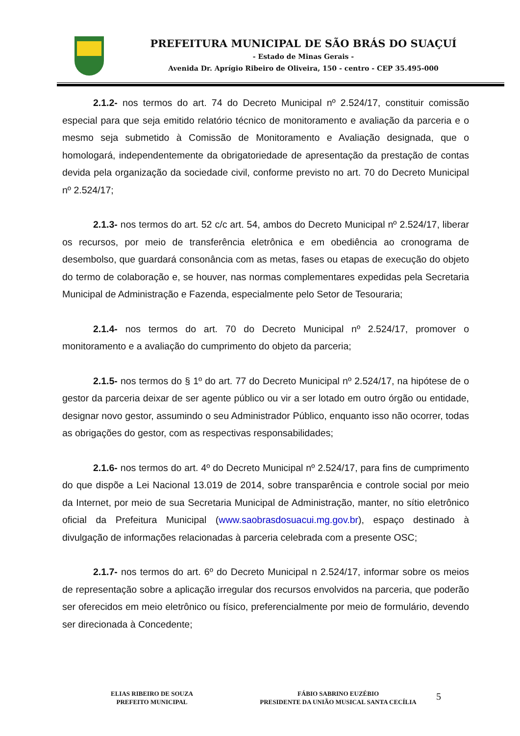PREFEITURA MUNICIPAL DE SÃO BRÁS DO SUAÇUÍ
- Estado de Minas Gerais -
Avenida Dr. Aprígio Ribeiro de Oliveira, 150 - centro - CEP 35.495-000
2.1.2- nos termos do art. 74 do Decreto Municipal nº 2.524/17, constituir comissão especial para que seja emitido relatório técnico de monitoramento e avaliação da parceria e o mesmo seja submetido à Comissão de Monitoramento e Avaliação designada, que o homologará, independentemente da obrigatoriedade de apresentação da prestação de contas devida pela organização da sociedade civil, conforme previsto no art. 70 do Decreto Municipal nº 2.524/17;
2.1.3- nos termos do art. 52 c/c art. 54, ambos do Decreto Municipal nº 2.524/17, liberar os recursos, por meio de transferência eletrônica e em obediência ao cronograma de desembolso, que guardará consonância com as metas, fases ou etapas de execução do objeto do termo de colaboração e, se houver, nas normas complementares expedidas pela Secretaria Municipal de Administração e Fazenda, especialmente pelo Setor de Tesouraria;
2.1.4- nos termos do art. 70 do Decreto Municipal nº 2.524/17, promover o monitoramento e a avaliação do cumprimento do objeto da parceria;
2.1.5- nos termos do § 1º do art. 77 do Decreto Municipal nº 2.524/17, na hipótese de o gestor da parceria deixar de ser agente público ou vir a ser lotado em outro órgão ou entidade, designar novo gestor, assumindo o seu Administrador Público, enquanto isso não ocorrer, todas as obrigações do gestor, com as respectivas responsabilidades;
2.1.6- nos termos do art. 4º do Decreto Municipal nº 2.524/17, para fins de cumprimento do que dispõe a Lei Nacional 13.019 de 2014, sobre transparência e controle social por meio da Internet, por meio de sua Secretaria Municipal de Administração, manter, no sítio eletrônico oficial da Prefeitura Municipal (www.saobrasdosuacui.mg.gov.br), espaço destinado à divulgação de informações relacionadas à parceria celebrada com a presente OSC;
2.1.7- nos termos do art. 6º do Decreto Municipal n 2.524/17, informar sobre os meios de representação sobre a aplicação irregular dos recursos envolvidos na parceria, que poderão ser oferecidos em meio eletrônico ou físico, preferencialmente por meio de formulário, devendo ser direcionada à Concedente;
ELIAS RIBEIRO DE SOUZA
PREFEITO MUNICIPAL
FÁBIO SABRINO EUZÉBIO
PRESIDENTE DA UNIÃO MUSICAL SANTA CECÍLIA
5